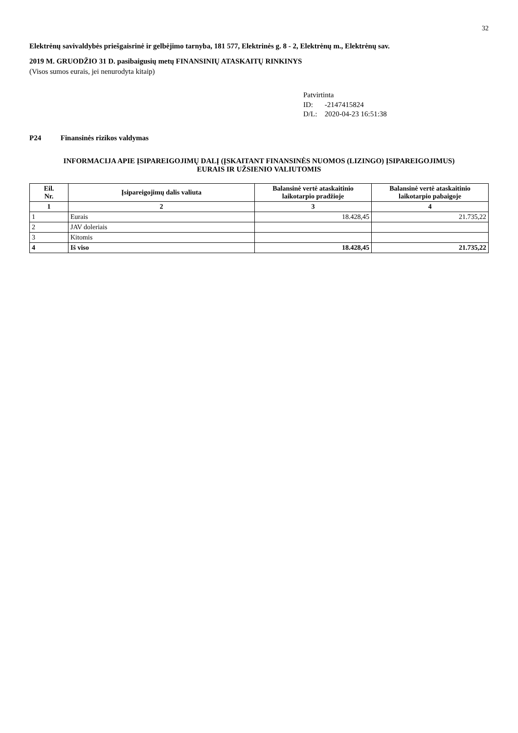32
Elektrėnų savivaldybės priešgaisrinė ir gelbėjimo tarnyba, 181 577, Elektrinės g. 8 - 2, Elektrėnų m., Elektrėnų sav.
2019 M. GRUODŽIO 31 D. pasibaigusių metų FINANSINIŲ ATASKAITŲ RINKINYS
(Visos sumos eurais, jei nenurodyta kitaip)
Patvirtinta
ID: -2147415824
D/L: 2020-04-23 16:51:38
P24 Finansinės rizikos valdymas
INFORMACIJA APIE ĮSIPAREIGOJIMŲ DALĮ (ĮSKAITANT FINANSINĖS NUOMOS (LIZINGO) ĮSIPAREIGOJIMUS)
EURAIS IR UŽSIENIO VALIUTOMIS
| Eil. Nr. | Įsipareigojimų dalis valiuta | Balansinė vertė ataskaitinio laikotarpio pradžioje | Balansinė vertė ataskaitinio laikotarpio pabaigoje |
| --- | --- | --- | --- |
| 1 | 2 | 3 | 4 |
| 1 | Eurais | 18.428,45 | 21.735,22 |
| 2 | JAV doleriais | | |
| 3 | Kitomis | | |
| 4 | Iš viso | 18.428,45 | 21.735,22 |